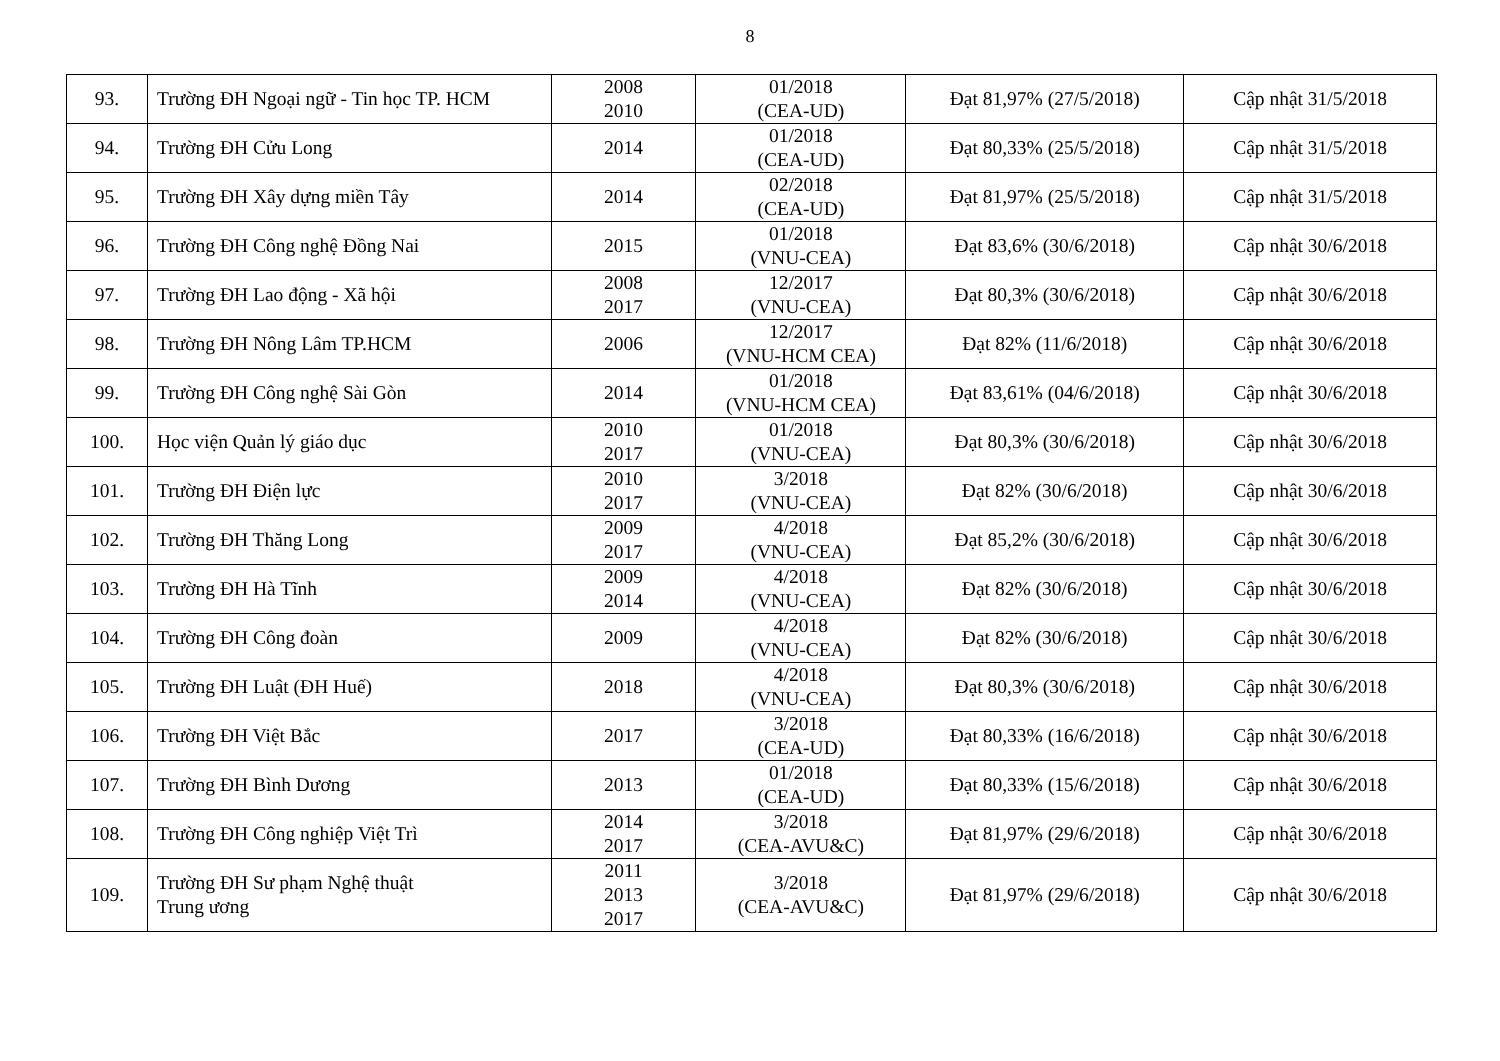8
| 93. | Trường ĐH Ngoại ngữ - Tin học TP. HCM | 2008 2010 | 01/2018 (CEA-UD) | Đạt 81,97% (27/5/2018) | Cập nhật 31/5/2018 |
| 94. | Trường ĐH Cửu Long | 2014 | 01/2018 (CEA-UD) | Đạt 80,33% (25/5/2018) | Cập nhật 31/5/2018 |
| 95. | Trường ĐH Xây dựng miền Tây | 2014 | 02/2018 (CEA-UD) | Đạt 81,97% (25/5/2018) | Cập nhật 31/5/2018 |
| 96. | Trường ĐH Công nghệ Đồng Nai | 2015 | 01/2018 (VNU-CEA) | Đạt 83,6% (30/6/2018) | Cập nhật 30/6/2018 |
| 97. | Trường ĐH Lao động - Xã hội | 2008 2017 | 12/2017 (VNU-CEA) | Đạt 80,3% (30/6/2018) | Cập nhật 30/6/2018 |
| 98. | Trường ĐH Nông Lâm TP.HCM | 2006 | 12/2017 (VNU-HCM CEA) | Đạt 82% (11/6/2018) | Cập nhật 30/6/2018 |
| 99. | Trường ĐH Công nghệ Sài Gòn | 2014 | 01/2018 (VNU-HCM CEA) | Đạt 83,61% (04/6/2018) | Cập nhật 30/6/2018 |
| 100. | Học viện Quản lý giáo dục | 2010 2017 | 01/2018 (VNU-CEA) | Đạt 80,3% (30/6/2018) | Cập nhật 30/6/2018 |
| 101. | Trường ĐH Điện lực | 2010 2017 | 3/2018 (VNU-CEA) | Đạt 82% (30/6/2018) | Cập nhật 30/6/2018 |
| 102. | Trường ĐH Thăng Long | 2009 2017 | 4/2018 (VNU-CEA) | Đạt 85,2% (30/6/2018) | Cập nhật 30/6/2018 |
| 103. | Trường ĐH Hà Tĩnh | 2009 2014 | 4/2018 (VNU-CEA) | Đạt 82% (30/6/2018) | Cập nhật 30/6/2018 |
| 104. | Trường ĐH Công đoàn | 2009 | 4/2018 (VNU-CEA) | Đạt 82% (30/6/2018) | Cập nhật 30/6/2018 |
| 105. | Trường ĐH Luật (ĐH Huế) | 2018 | 4/2018 (VNU-CEA) | Đạt 80,3% (30/6/2018) | Cập nhật 30/6/2018 |
| 106. | Trường ĐH Việt Bắc | 2017 | 3/2018 (CEA-UD) | Đạt 80,33% (16/6/2018) | Cập nhật 30/6/2018 |
| 107. | Trường ĐH Bình Dương | 2013 | 01/2018 (CEA-UD) | Đạt 80,33% (15/6/2018) | Cập nhật 30/6/2018 |
| 108. | Trường ĐH Công nghiệp Việt Trì | 2014 2017 | 3/2018 (CEA-AVU&C) | Đạt 81,97% (29/6/2018) | Cập nhật 30/6/2018 |
| 109. | Trường ĐH Sư phạm Nghệ thuật Trung ương | 2011 2013 2017 | 3/2018 (CEA-AVU&C) | Đạt 81,97% (29/6/2018) | Cập nhật 30/6/2018 |